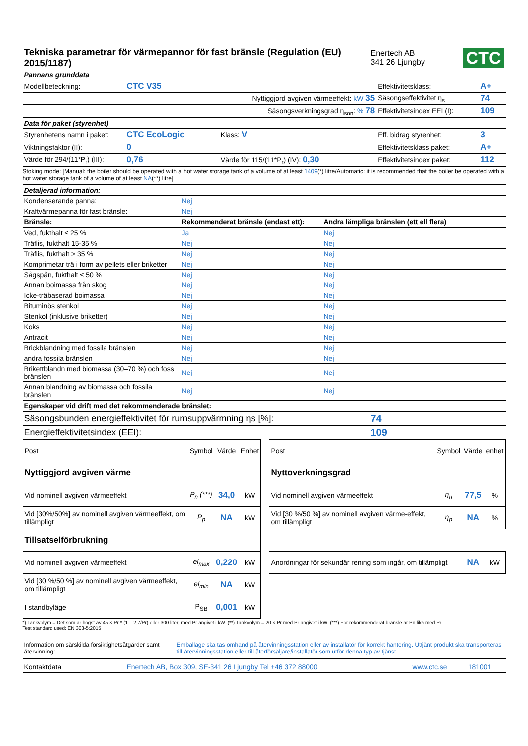| Tekniska parametrar för värmepannor för fast bränsle (Regulation (EU) 2015/1187) | Enertech AB 341 26 Ljungby | CTC |
| Pannans grunddata | | | | |
| Modellbeteckning: | CTC V35 | | Effektivitetsklass: | A+ |
| | Nyttiggjord avgiven värmeeffekt: kW 35 | | Säsongseffektivitet η<sub>s</sub> | 74 |
| | Säsongsverkningsgrad η<sub>son</sub>: % 78 | | Effektivitetsindex EEI (I): | 109 |
| Data för paket (styrenhet) | | | | |
| Styrenhetens namn i paket: | CTC EcoLogic | Klass: V | Eff. bidrag styrenhet: | 3 |
| Viktningsfaktor (II): | 0 | | Effektivitetsklass paket: | A+ |
| Värde för 294/(11*P<sub>r</sub>) (III): | 0,76 | Värde för 115/(11*P<sub>r</sub>) (IV): 0,30 | Effektivitetsindex paket: | 112 |
Stoking mode: [Manual: the boiler should be operated with a hot water storage tank of a volume of at least 1409(*) litre/Automatic: it is recommended that the boiler be operated with a hot water storage tank of a volume of at least NA(**) litre]
| Detaljerad information: | | |
| Kondenserande panna: | Nej | |
| Kraftvärmepanna för fast bränsle: | Nej | |
| Bränsle: | Rekommenderat bränsle (endast ett): | Andra lämpliga bränslen (ett ell flera) |
| Ved, fukthalt ≤ 25 % | Ja | Nej |
| Träflis, fukthalt 15-35 % | Nej | Nej |
| Träflis, fukthalt > 35 % | Nej | Nej |
| Komprimetar trä i form av pellets eller briketter | Nej | Nej |
| Sågspån, fukthalt ≤ 50 % | Nej | Nej |
| Annan boimassa från skog | Nej | Nej |
| Icke-träbaserad boimassa | Nej | Nej |
| Bituminös stenkol | Nej | Nej |
| Stenkol (inklusive briketter) | Nej | Nej |
| Koks | Nej | Nej |
| Antracit | Nej | Nej |
| Brickblandning med fossila bränslen | Nej | Nej |
| andra fossila bränslen | Nej | Nej |
| Brikettblandn med biomassa (30–70 %) och foss bränslen | Nej | Nej |
| Annan blandning av biomassa och fossila bränslen | Nej | Nej |
| Egenskaper vid drift med det rekommenderade bränslet: | | |
| Säsongsbunden energieffektivitet för rumsuppvärmning ηs [%]: | 74 |
| Energieffektivitetsindex (EEI): | 109 |
| Post | Symbol | Värde | Enhet | | Post | Symbol | Värde | enhet |
| Nyttiggjord avgiven värme | | | | | Nyttoverkningsgrad | | | |
| Vid nominell avgiven värmeeffekt | P<sub>n</sub> (***) | 34,0 | kW | | Vid nominell avgiven värmeeffekt | η<sub>n</sub> | 77,5 | % |
| Vid [30%/50%] av nominell avgiven värmeeffekt, om tillämpligt | P<sub>p</sub> | NA | kW | | Vid [30 %/50 %] av nominell avgiven värme-effekt, om tillämpligt | η<sub>p</sub> | NA | % |
| Tillsatselförbrukning | | | | | | | | |
| Vid nominell avgiven värmeeffekt | el<sub>max</sub> | 0,220 | kW | | Anordningar för sekundär rening som ingår, om tillämpligt | | NA | kW |
| Vid [30 %/50 %] av nominell avgiven värmeeffekt, om tillämpligt | el<sub>min</sub> | NA | kW | | | | | |
| I standbyläge | P<sub>SB</sub> | 0,001 | kW | | | | | |
*) Tankvolym = Det som är högst av 45 × Pr * (1 – 2,7/Pr) eller 300 liter, med Pr angivet i kW. (**) Tankvolym = 20 × Pr med Pr angivet i kW. (***) För rekommenderat bränsle är Pn lika med Pr.
Test standard used: EN 303-5:2015
| Information om särskilda försiktighetsåtgärder samt återvinning: | Emballage ska tas omhand på återvinningsstation eller av installatör för korrekt hantering. Uttjänt produkt ska transporteras till återvinningsstation eller till återförsäljare/installatör som utför denna typ av tjänst. |
| Kontaktdata | Enertech AB, Box 309, SE-341 26 Ljungby Tel +46 372 88000 | www.ctc.se | 181001 |